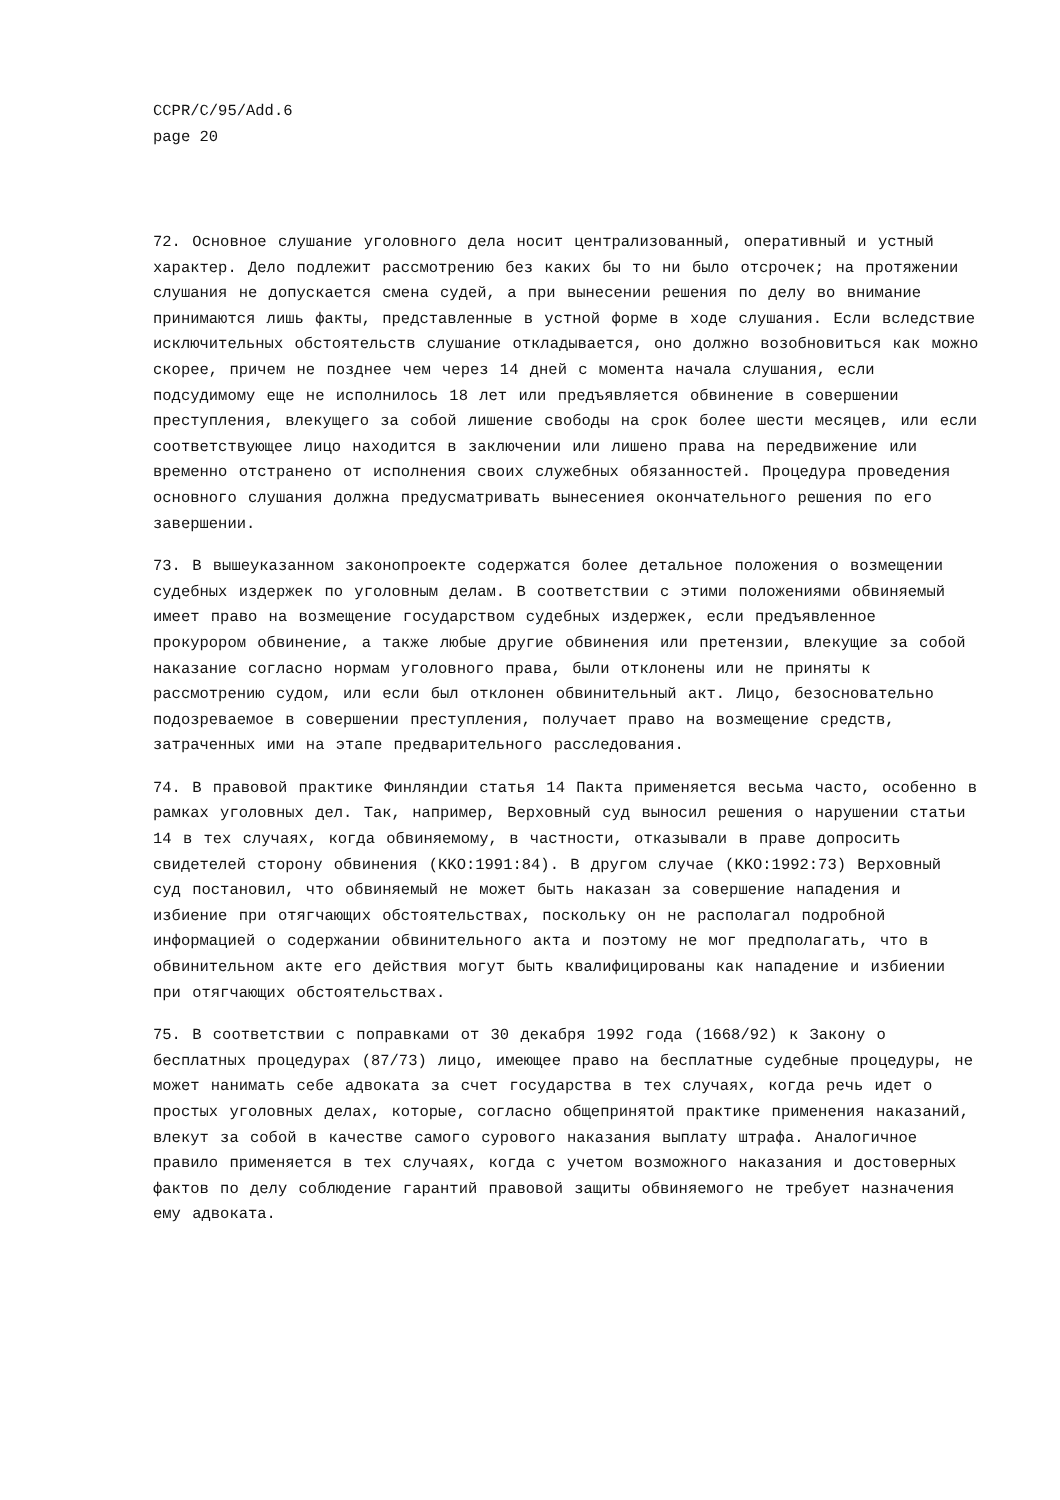CCPR/C/95/Add.6
page 20
72. Основное слушание уголовного дела носит централизованный, оперативный и устный характер. Дело подлежит рассмотрению без каких бы то ни было отсрочек; на протяжении слушания не допускается смена судей, а при вынесении решения по делу во внимание принимаются лишь факты, представленные в устной форме в ходе слушания. Если вследствие исключительных обстоятельств слушание откладывается, оно должно возобновиться как можно скорее, причем не позднее чем через 14 дней с момента начала слушания, если подсудимому еще не исполнилось 18 лет или предъявляется обвинение в совершении преступления, влекущего за собой лишение свободы на срок более шести месяцев, или если соответствующее лицо находится в заключении или лишено права на передвижение или временно отстранено от исполнения своих служебных обязанностей. Процедура проведения основного слушания должна предусматривать вынесениея окончательного решения по его завершении.
73. В вышеуказанном законопроекте содержатся более детальное положения о возмещении судебных издержек по уголовным делам. В соответствии с этими положениями обвиняемый имеет право на возмещение государством судебных издержек, если предъявленное прокурором обвинение, а также любые другие обвинения или претензии, влекущие за собой наказание согласно нормам уголовного права, были отклонены или не приняты к рассмотрению судом, или если был отклонен обвинительный акт. Лицо, безосновательно подозреваемое в совершении преступления, получает право на возмещение средств, затраченных ими на этапе предварительного расследования.
74. В правовой практике Финляндии статья 14 Пакта применяется весьма часто, особенно в рамках уголовных дел. Так, например, Верховный суд выносил решения о нарушении статьи 14 в тех случаях, когда обвиняемому, в частности, отказывали в праве допросить свидетелей сторону обвинения (KKO:1991:84). В другом случае (KKO:1992:73) Верховный суд постановил, что обвиняемый не может быть наказан за совершение нападения и избиение при отягчающих обстоятельствах, поскольку он не располагал подробной информацией о содержании обвинительного акта и поэтому не мог предполагать, что в обвинительном акте его действия могут быть квалифицированы как нападение и избиении при отягчающих обстоятельствах.
75. В соответствии с поправками от 30 декабря 1992 года (1668/92) к Закону о бесплатных процедурах (87/73) лицо, имеющее право на бесплатные судебные процедуры, не может нанимать себе адвоката за счет государства в тех случаях, когда речь идет о простых уголовных делах, которые, согласно общепринятой практике применения наказаний, влекут за собой в качестве самого сурового наказания выплату штрафа. Аналогичное правило применяется в тех случаях, когда с учетом возможного наказания и достоверных фактов по делу соблюдение гарантий правовой защиты обвиняемого не требует назначения ему адвоката.